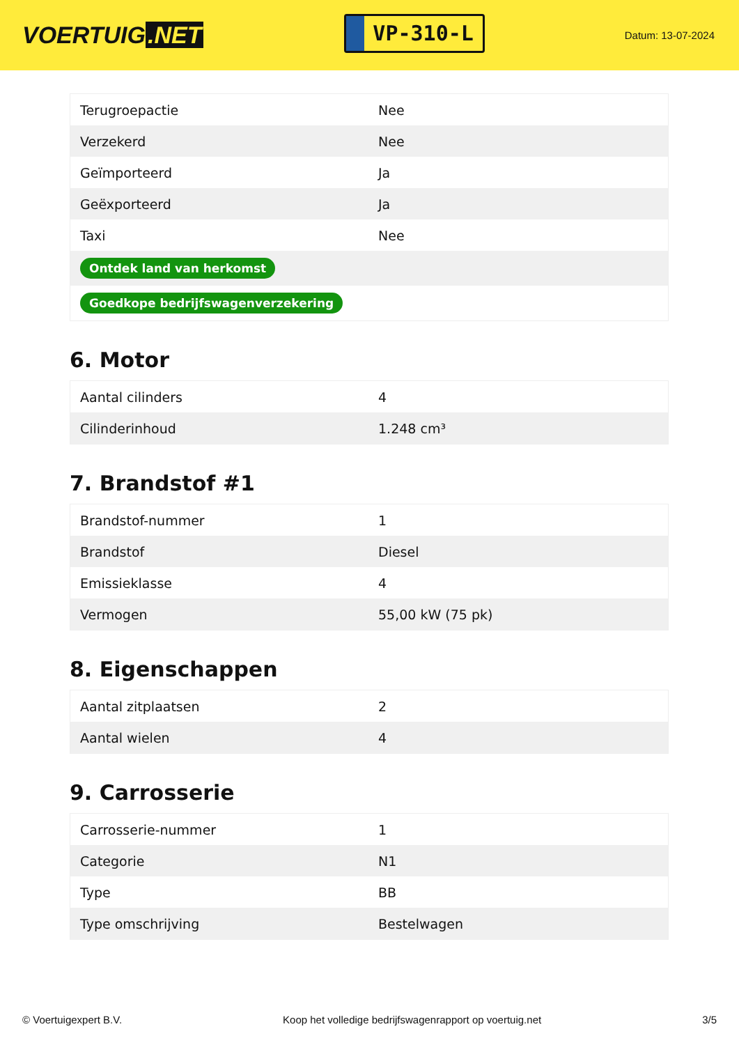VOERTUIG.NET
VP-310-L
Datum: 13-07-2024
| Terugroepactie | Nee |
| Verzekerd | Nee |
| Geïmporteerd | Ja |
| Geëxporteerd | Ja |
| Taxi | Nee |
| Ontdek land van herkomst | |
| Goedkope bedrijfswagenverzekering | |
6. Motor
| Aantal cilinders | 4 |
| Cilinderinhoud | 1.248 cm³ |
7. Brandstof #1
| Brandstof-nummer | 1 |
| Brandstof | Diesel |
| Emissieklasse | 4 |
| Vermogen | 55,00 kW (75 pk) |
8. Eigenschappen
| Aantal zitplaatsen | 2 |
| Aantal wielen | 4 |
9. Carrosserie
| Carrosserie-nummer | 1 |
| Categorie | N1 |
| Type | BB |
| Type omschrijving | Bestelwagen |
© Voertuigexpert B.V. Koop het volledige bedrijfswagenrapport op voertuig.net 3/5